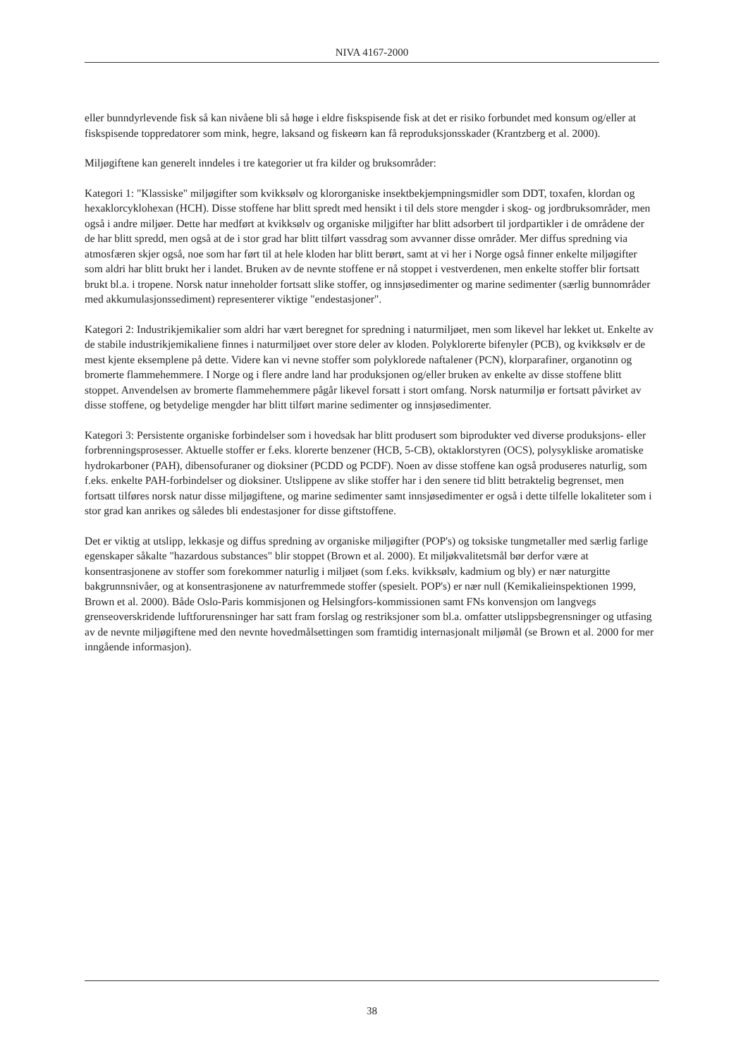NIVA 4167-2000
eller bunndyrlevende fisk så kan nivåene bli så høge i eldre fiskspisende fisk at det er risiko forbundet med konsum og/eller at fiskspisende toppredatorer som mink, hegre, laksand og fiskeørn kan få reproduksjonsskader (Krantzberg et al. 2000).
Miljøgiftene kan generelt inndeles i tre kategorier ut fra kilder og bruksområder:
Kategori 1: "Klassiske" miljøgifter som kvikksølv og klororganiske insektbekjempningsmidler som DDT, toxafen, klordan og hexaklorcyklohexan (HCH). Disse stoffene har blitt spredt med hensikt i til dels store mengder i skog- og jordbruksområder, men også i andre miljøer. Dette har medført at kvikksølv og organiske miljgifter har blitt adsorbert til jordpartikler i de områdene der de har blitt spredd, men også at de i stor grad har blitt tilført vassdrag som avvanner disse områder. Mer diffus spredning via atmosfæren skjer også, noe som har ført til at hele kloden har blitt berørt, samt at vi her i Norge også finner enkelte miljøgifter som aldri har blitt brukt her i landet. Bruken av de nevnte stoffene er nå stoppet i vestverdenen, men enkelte stoffer blir fortsatt brukt bl.a. i tropene. Norsk natur inneholder fortsatt slike stoffer, og innsjøsedimenter og marine sedimenter (særlig bunnområder med akkumulasjonssediment) representerer viktige "endestasjoner".
Kategori 2: Industrikjemikalier som aldri har vært beregnet for spredning i naturmiljøet, men som likevel har lekket ut. Enkelte av de stabile industrikjemikaliene finnes i naturmiljøet over store deler av kloden. Polyklorerte bifenyler (PCB), og kvikksølv er de mest kjente eksemplene på dette. Videre kan vi nevne stoffer som polyklorede naftalener (PCN), klorparafiner, organotinn og bromerte flammehemmere. I Norge og i flere andre land har produksjonen og/eller bruken av enkelte av disse stoffene blitt stoppet. Anvendelsen av bromerte flammehemmere pågår likevel forsatt i stort omfang. Norsk naturmiljø er fortsatt påvirket av disse stoffene, og betydelige mengder har blitt tilført marine sedimenter og innsjøsedimenter.
Kategori 3: Persistente organiske forbindelser som i hovedsak har blitt produsert som biprodukter ved diverse produksjons- eller forbrenningsprosesser. Aktuelle stoffer er f.eks. klorerte benzener (HCB, 5-CB), oktaklorstyren (OCS), polysykliske aromatiske hydrokarboner (PAH), dibensofuraner og dioksiner (PCDD og PCDF). Noen av disse stoffene kan også produseres naturlig, som f.eks. enkelte PAH-forbindelser og dioksiner. Utslippene av slike stoffer har i den senere tid blitt betraktelig begrenset, men fortsatt tilføres norsk natur disse miljøgiftene, og marine sedimenter samt innsjøsedimenter er også i dette tilfelle lokaliteter som i stor grad kan anrikes og således bli endestasjoner for disse giftstoffene.
Det er viktig at utslipp, lekkasje og diffus spredning av organiske miljøgifter (POP's) og toksiske tungmetaller med særlig farlige egenskaper såkalte "hazardous substances" blir stoppet (Brown et al. 2000). Et miljøkvalitetsmål bør derfor være at konsentrasjonene av stoffer som forekommer naturlig i miljøet (som f.eks. kvikksølv, kadmium og bly) er nær naturgitte bakgrunnsnivåer, og at konsentrasjonene av naturfremmede stoffer (spesielt. POP's) er nær null (Kemikalieinspektionen 1999, Brown et al. 2000). Både Oslo-Paris kommisjonen og Helsingfors-kommissionen samt FNs konvensjon om langvegs grenseoverskridende luftforurensninger har satt fram forslag og restriksjoner som bl.a. omfatter utslippsbegrensninger og utfasing av de nevnte miljøgiftene med den nevnte hovedmålsettingen som framtidig internasjonalt miljømål (se Brown et al. 2000 for mer inngående informasjon).
38